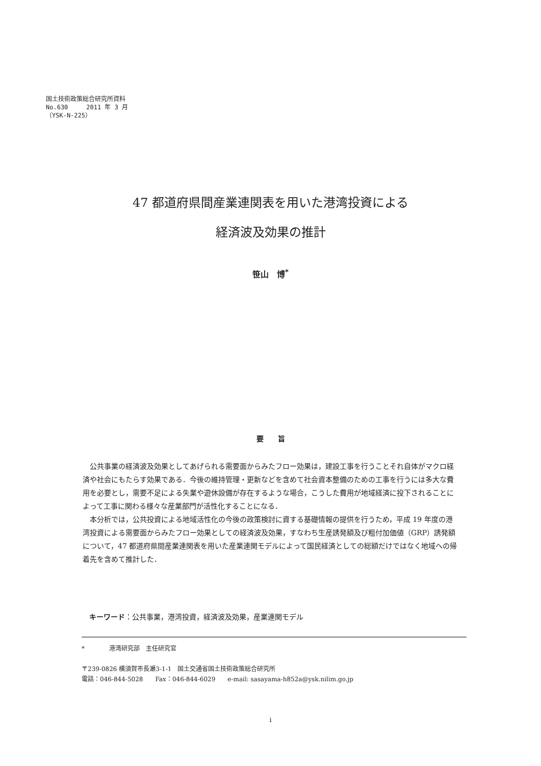国土技術政策総合研究所資料
No.630　　　2011 年 3 月
（YSK-N-225）
47 都道府県間産業連関表を用いた港湾投資による
経済波及効果の推計
笹山　博<sup>*</sup>
要　　旨
公共事業の経済波及効果としてあげられる需要面からみたフロー効果は，建設工事を行うことそれ自体がマクロ経済や社会にもたらす効果である．今後の維持管理・更新などを含めて社会資本整備のための工事を行うには多大な費用を必要とし，需要不足による失業や遊休設備が存在するような場合，こうした費用が地域経済に投下されることによって工事に関わる様々な産業部門が活性化することになる．
本分析では，公共投資による地域活性化の今後の政策検討に資する基礎情報の提供を行うため，平成 19 年度の港湾投資による需要面からみたフロー効果としての経済波及効果，すなわち生産誘発額及び粗付加価値（GRP）誘発額について，47 都道府県間産業連関表を用いた産業連関モデルによって国民経済としての総額だけではなく地域への帰着先を含めて推計した．
キーワード：公共事業，港湾投資，経済波及効果，産業連関モデル
*　　　　港湾研究部　主任研究官
〒239-0826 横須賀市長瀬3-1-1　国土交通省国土技術政策総合研究所
電話：046-844-5028　　Fax：046-844-6029　　e-mail: sasayama-h852a@ysk.nilim.go.jp
i